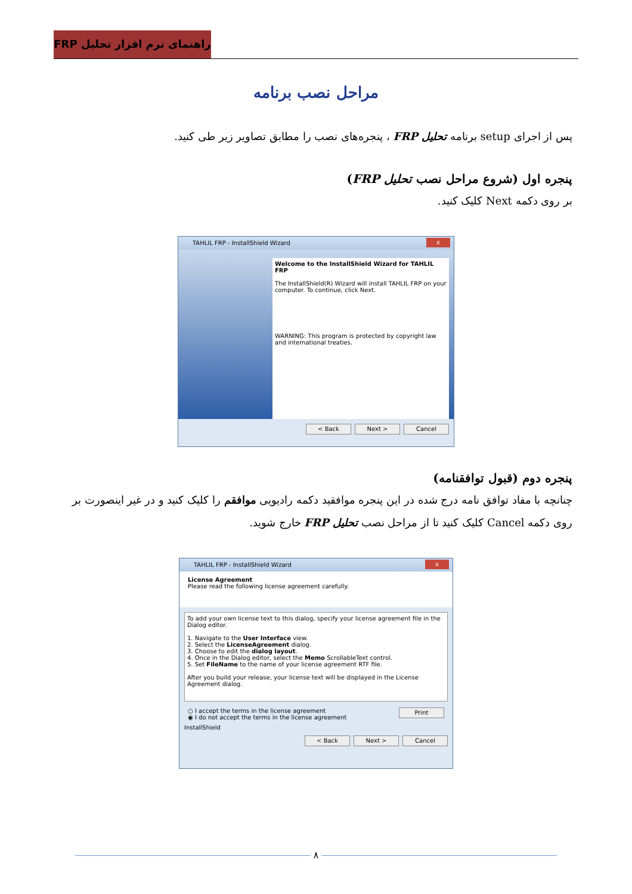راهنمای نرم افزار تحلیل FRP
مراحل نصب برنامه
پس از اجرای setup برنامه تحلیل FRP ، پنجره‌های نصب را مطابق تصاویر زیر طی کنید.
پنجره اول (شروع مراحل نصب تحلیل FRP)
بر روی دکمه Next کلیک کنید.
x TAHLIL FRP - InstallShield Wizard
Welcome to the InstallShield Wizard for TAHLIL FRP
The InstallShield(R) Wizard will install TAHLIL FRP on your computer. To continue, click Next.
WARNING: This program is protected by copyright law and international treaties.
< Back Next > Cancel
پنجره دوم (قبول توافقنامه)
چنانچه با مفاد توافق نامه درج شده در این پنجره موافقید دکمه رادیویی موافقم را کلیک کنید و در غیر اینصورت بر روی دکمه Cancel کلیک کنید تا از مراحل نصب تحلیل FRP خارج شوید.
x TAHLIL FRP - InstallShield Wizard
License Agreement
Please read the following license agreement carefully.
To add your own license text to this dialog, specify your license agreement file in the Dialog editor.
1. Navigate to the User Interface view.
2. Select the LicenseAgreement dialog.
3. Choose to edit the dialog layout.
4. Once in the Dialog editor, select the Memo ScrollableText control.
5. Set FileName to the name of your license agreement RTF file.
After you build your release, your license text will be displayed in the License Agreement dialog.
○ I accept the terms in the license agreement Print
◉ I do not accept the terms in the license agreement
InstallShield
< Back Next > Cancel
۸